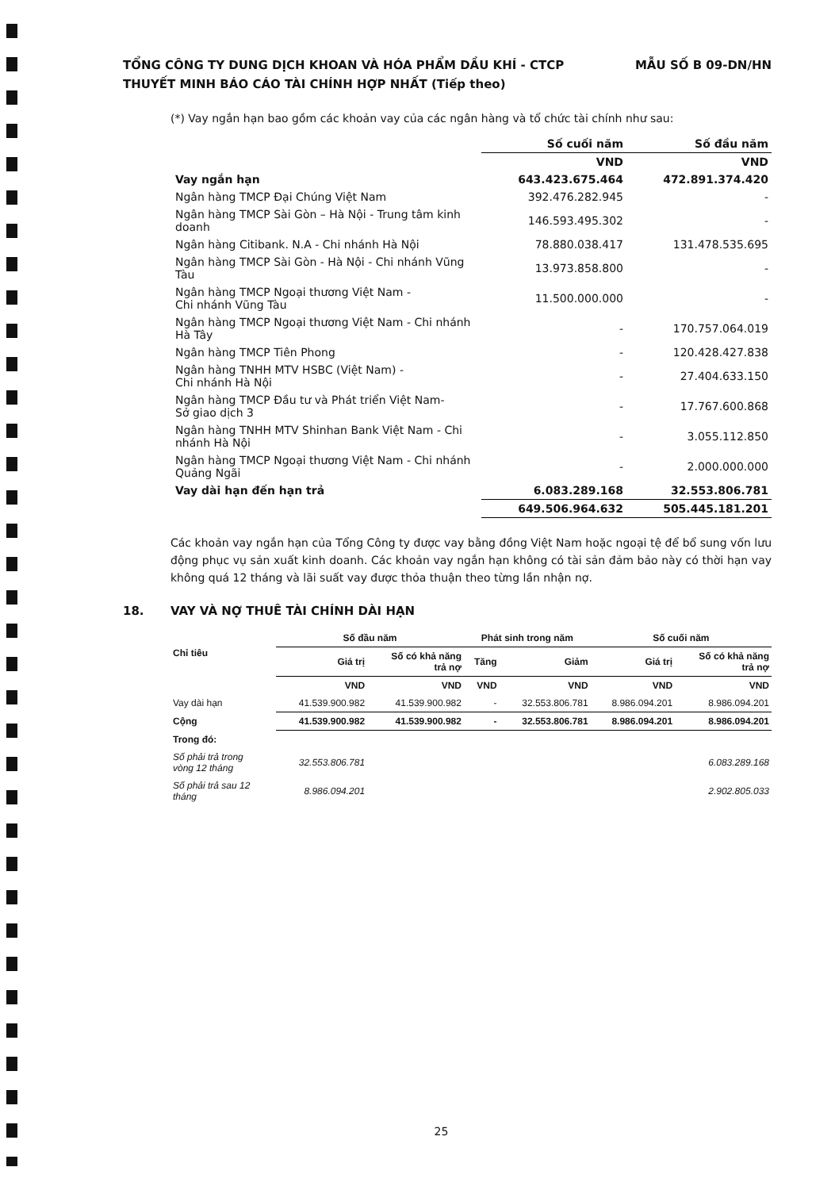MẪU SỐ B 09-DN/HN TỔNG CÔNG TY DUNG DỊCH KHOAN VÀ HÓA PHẨM DẦU KHÍ - CTCP
THUYẾT MINH BÁO CÁO TÀI CHÍNH HỢP NHẤT (Tiếp theo)
(*) Vay ngắn hạn bao gồm các khoản vay của các ngân hàng và tổ chức tài chính như sau:
| | Số cuối năm | Số đầu năm |
| --- | --- | --- |
| | VND | VND |
| Vay ngắn hạn | 643.423.675.464 | 472.891.374.420 |
| Ngân hàng TMCP Đại Chúng Việt Nam | 392.476.282.945 | - |
| Ngân hàng TMCP Sài Gòn – Hà Nội - Trung tâm kinh doanh | 146.593.495.302 | - |
| Ngân hàng Citibank. N.A - Chi nhánh Hà Nội | 78.880.038.417 | 131.478.535.695 |
| Ngân hàng TMCP Sài Gòn - Hà Nội - Chi nhánh Vũng Tàu | 13.973.858.800 | - |
| Ngân hàng TMCP Ngoại thương Việt Nam - Chi nhánh Vũng Tàu | 11.500.000.000 | - |
| Ngân hàng TMCP Ngoại thương Việt Nam - Chi nhánh Hà Tây | - | 170.757.064.019 |
| Ngân hàng TMCP Tiên Phong | - | 120.428.427.838 |
| Ngân hàng TNHH MTV HSBC (Việt Nam) - Chi nhánh Hà Nội | - | 27.404.633.150 |
| Ngân hàng TMCP Đầu tư và Phát triển Việt Nam- Sở giao dịch 3 | - | 17.767.600.868 |
| Ngân hàng TNHH MTV Shinhan Bank Việt Nam - Chi nhánh Hà Nội | - | 3.055.112.850 |
| Ngân hàng TMCP Ngoại thương Việt Nam - Chi nhánh Quảng Ngãi | - | 2.000.000.000 |
| Vay dài hạn đến hạn trả | 6.083.289.168 | 32.553.806.781 |
| | 649.506.964.632 | 505.445.181.201 |
Các khoản vay ngắn hạn của Tổng Công ty được vay bằng đồng Việt Nam hoặc ngoại tệ để bổ sung vốn lưu động phục vụ sản xuất kinh doanh. Các khoản vay ngắn hạn không có tài sản đảm bảo này có thời hạn vay không quá 12 tháng và lãi suất vay được thỏa thuận theo từng lần nhận nợ.
18. VAY VÀ NỢ THUÊ TÀI CHÍNH DÀI HẠN
| Chỉ tiêu | Số đầu năm | | Phát sinh trong năm | | Số cuối năm | |
| --- | --- | --- | --- | --- | --- | --- |
| | Giá trị | Số có khả năng trả nợ | Tăng | Giảm | Giá trị | Số có khả năng trả nợ |
| | VND | VND | VND | VND | VND | VND |
| Vay dài hạn | 41.539.900.982 | 41.539.900.982 | - | 32.553.806.781 | 8.986.094.201 | 8.986.094.201 |
| Cộng | 41.539.900.982 | 41.539.900.982 | - | 32.553.806.781 | 8.986.094.201 | 8.986.094.201 |
| Trong đó: | | | | | | |
| Số phải trả trong vòng 12 tháng | 32.553.806.781 | | | | | 6.083.289.168 |
| Số phải trả sau 12 tháng | 8.986.094.201 | | | | | 2.902.805.033 |
25